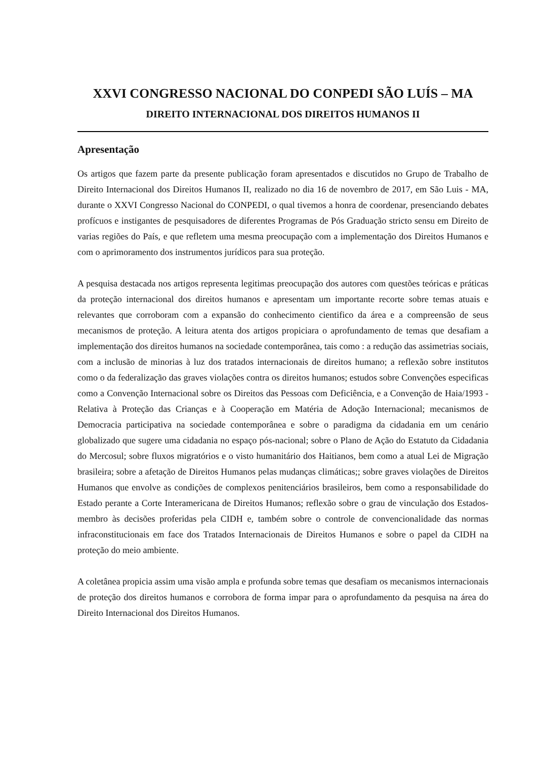XXVI CONGRESSO NACIONAL DO CONPEDI SÃO LUÍS – MA
DIREITO INTERNACIONAL DOS DIREITOS HUMANOS II
Apresentação
Os artigos que fazem parte da presente publicação foram apresentados e discutidos no Grupo de Trabalho de Direito Internacional dos Direitos Humanos II, realizado no dia 16 de novembro de 2017, em São Luis - MA, durante o XXVI Congresso Nacional do CONPEDI, o qual tivemos a honra de coordenar, presenciando debates profícuos e instigantes de pesquisadores de diferentes Programas de Pós Graduação stricto sensu em Direito de varias regiões do País, e que refletem uma mesma preocupação com a implementação dos Direitos Humanos e com o aprimoramento dos instrumentos jurídicos para sua proteção.
A pesquisa destacada nos artigos representa legitimas preocupação dos autores com questões teóricas e práticas da proteção internacional dos direitos humanos e apresentam um importante recorte sobre temas atuais e relevantes que corroboram com a expansão do conhecimento cientifico da área e a compreensão de seus mecanismos de proteção. A leitura atenta dos artigos propiciara o aprofundamento de temas que desafiam a implementação dos direitos humanos na sociedade contemporânea, tais como : a redução das assimetrias sociais, com a inclusão de minorias à luz dos tratados internacionais de direitos humano; a reflexão sobre institutos como o da federalização das graves violações contra os direitos humanos; estudos sobre Convenções especificas como a Convenção Internacional sobre os Direitos das Pessoas com Deficiência, e a Convenção de Haia/1993 - Relativa à Proteção das Crianças e à Cooperação em Matéria de Adoção Internacional; mecanismos de Democracia participativa na sociedade contemporânea e sobre o paradigma da cidadania em um cenário globalizado que sugere uma cidadania no espaço pós-nacional; sobre o Plano de Ação do Estatuto da Cidadania do Mercosul; sobre fluxos migratórios e o visto humanitário dos Haitianos, bem como a atual Lei de Migração brasileira; sobre a afetação de Direitos Humanos pelas mudanças climáticas;; sobre graves violações de Direitos Humanos que envolve as condições de complexos penitenciários brasileiros, bem como a responsabilidade do Estado perante a Corte Interamericana de Direitos Humanos; reflexão sobre o grau de vinculação dos Estados-membro às decisões proferidas pela CIDH e, também sobre o controle de convencionalidade das normas infraconstitucionais em face dos Tratados Internacionais de Direitos Humanos e sobre o papel da CIDH na proteção do meio ambiente.
A coletânea propicia assim uma visão ampla e profunda sobre temas que desafiam os mecanismos internacionais de proteção dos direitos humanos e corrobora de forma impar para o aprofundamento da pesquisa na área do Direito Internacional dos Direitos Humanos.